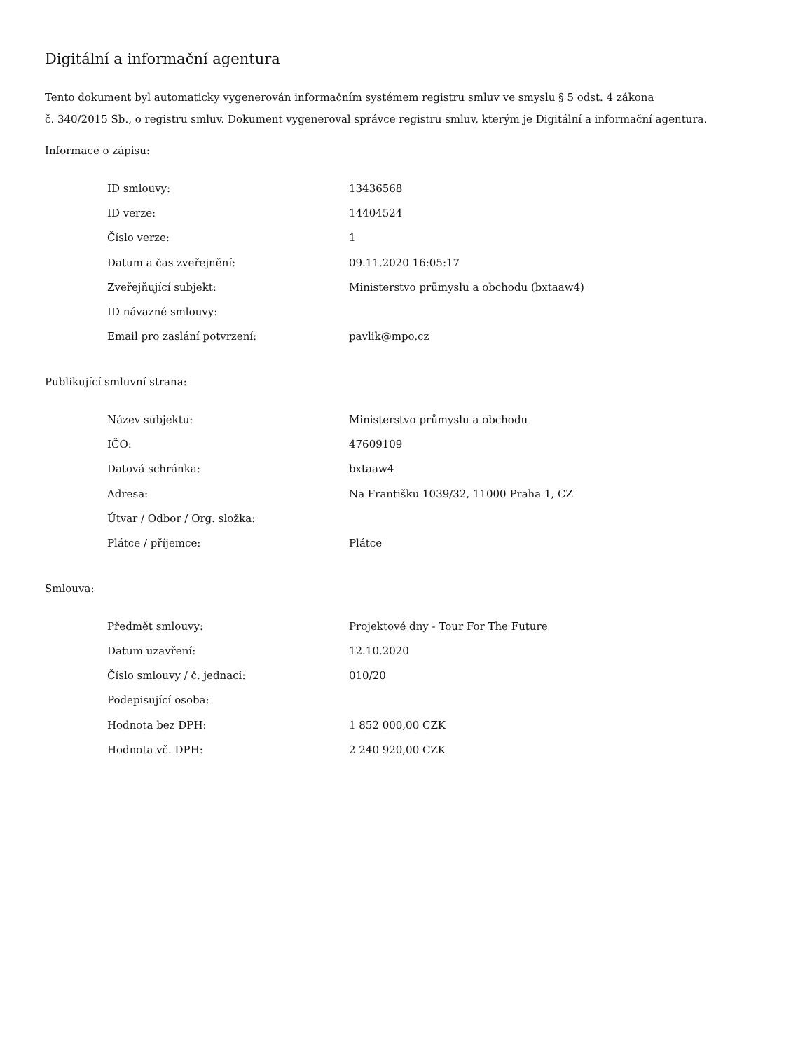Digitální a informační agentura
Tento dokument byl automaticky vygenerován informačním systémem registru smluv ve smyslu § 5 odst. 4 zákona
č. 340/2015 Sb., o registru smluv. Dokument vygeneroval správce registru smluv, kterým je Digitální a informační agentura.
Informace o zápisu:
| ID smlouvy: | 13436568 |
| ID verze: | 14404524 |
| Číslo verze: | 1 |
| Datum a čas zveřejnění: | 09.11.2020 16:05:17 |
| Zveřejňující subjekt: | Ministerstvo průmyslu a obchodu (bxtaaw4) |
| ID návazné smlouvy: | |
| Email pro zaslání potvrzení: | pavlik@mpo.cz |
Publikující smluvní strana:
| Název subjektu: | Ministerstvo průmyslu a obchodu |
| IČO: | 47609109 |
| Datová schránka: | bxtaaw4 |
| Adresa: | Na Františku 1039/32, 11000 Praha 1, CZ |
| Útvar / Odbor / Org. složka: | |
| Plátce / příjemce: | Plátce |
Smlouva:
| Předmět smlouvy: | Projektové dny - Tour For The Future |
| Datum uzavření: | 12.10.2020 |
| Číslo smlouvy / č. jednací: | 010/20 |
| Podepisující osoba: | |
| Hodnota bez DPH: | 1 852 000,00 CZK |
| Hodnota vč. DPH: | 2 240 920,00 CZK |